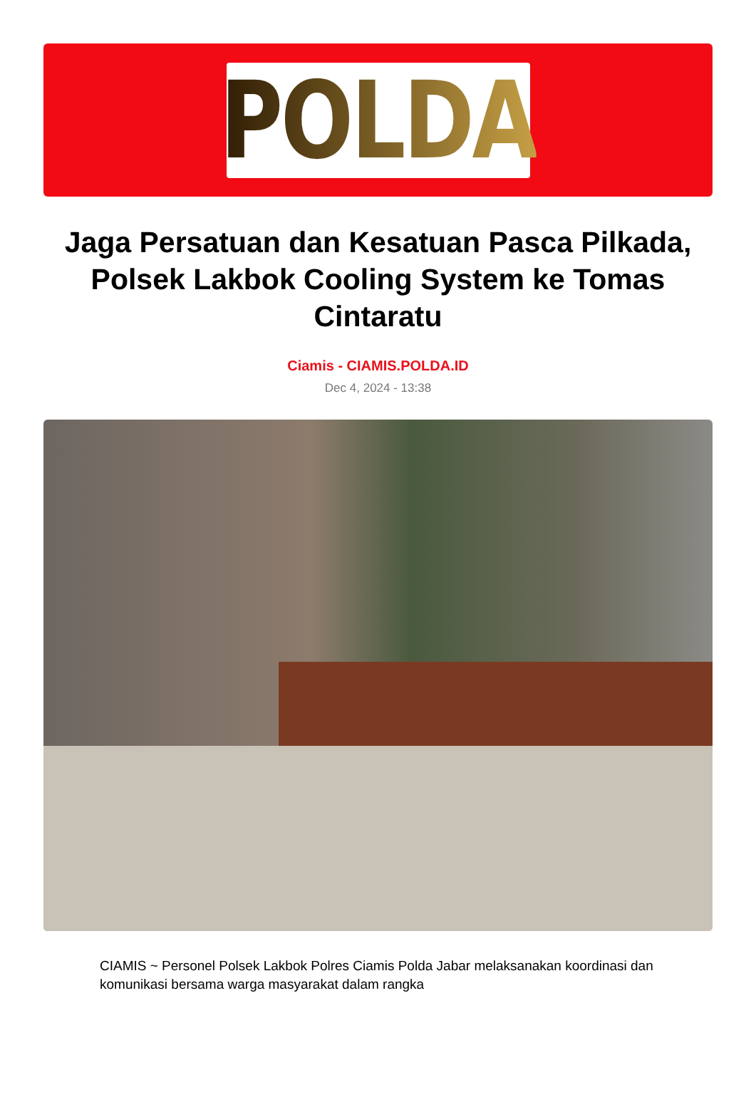POLDA
Jaga Persatuan dan Kesatuan Pasca Pilkada, Polsek Lakbok Cooling System ke Tomas Cintaratu
Ciamis - CIAMIS.POLDA.ID
Dec 4, 2024 - 13:38
CIAMIS ~ Personel Polsek Lakbok Polres Ciamis Polda Jabar melaksanakan koordinasi dan komunikasi bersama warga masyarakat dalam rangka